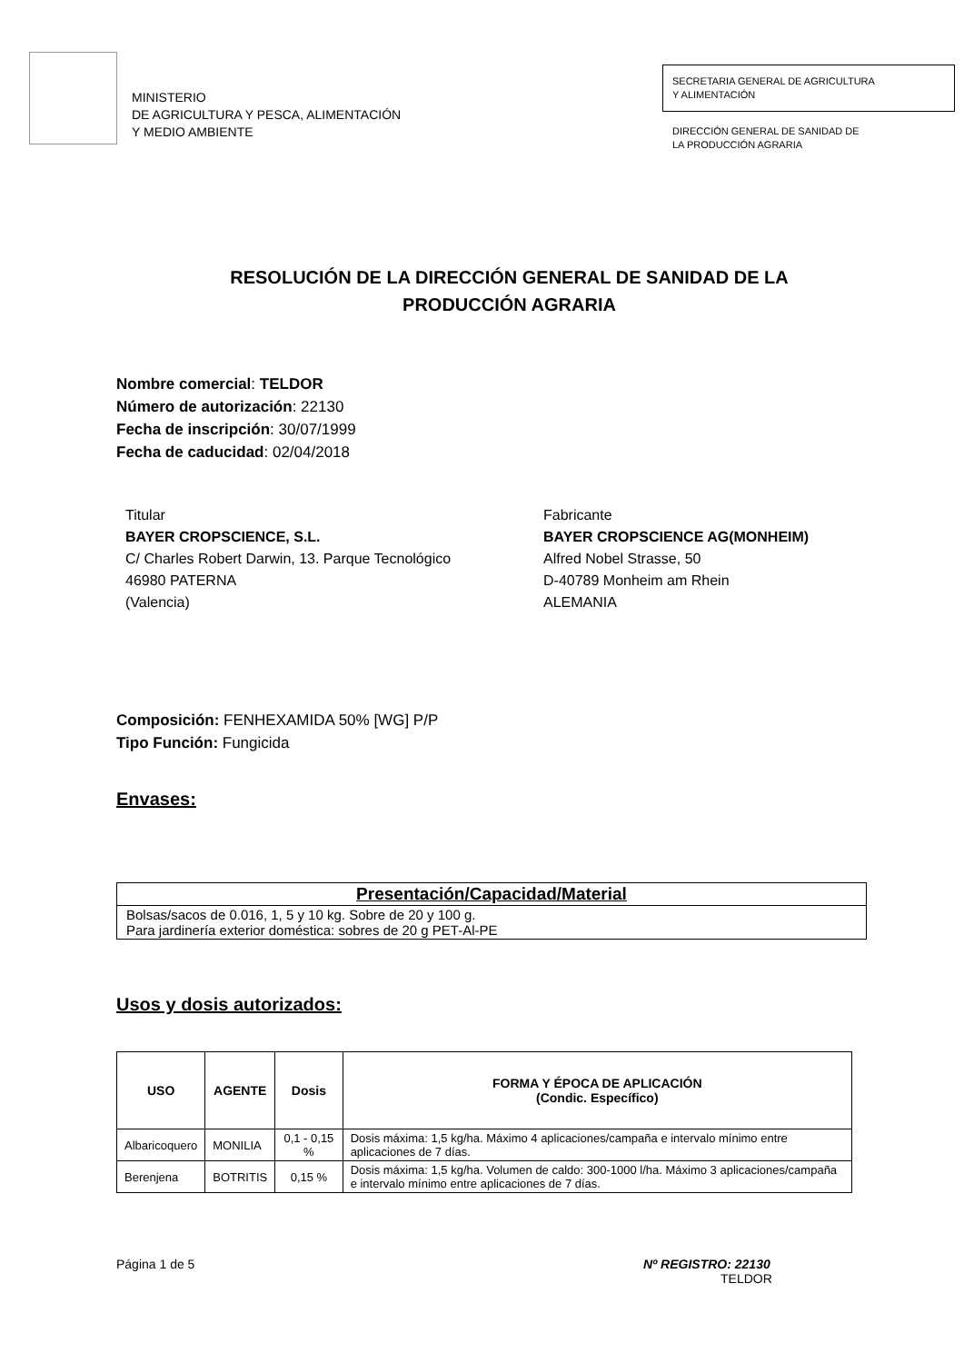MINISTERIO
DE AGRICULTURA Y PESCA, ALIMENTACIÓN
Y MEDIO AMBIENTE
SECRETARIA GENERAL DE AGRICULTURA
Y ALIMENTACIÓN
DIRECCIÓN GENERAL DE SANIDAD DE
LA PRODUCCIÓN AGRARIA
RESOLUCIÓN DE LA DIRECCIÓN GENERAL DE SANIDAD DE LA
PRODUCCIÓN AGRARIA
Nombre comercial: TELDOR
Número de autorización: 22130
Fecha de inscripción: 30/07/1999
Fecha de caducidad: 02/04/2018
Titular
BAYER CROPSCIENCE, S.L.
C/ Charles Robert Darwin, 13. Parque Tecnológico
46980 PATERNA
(Valencia)
Fabricante
BAYER CROPSCIENCE AG(MONHEIM)
Alfred Nobel Strasse, 50
D-40789 Monheim am Rhein
ALEMANIA
Composición: FENHEXAMIDA 50% [WG] P/P
Tipo Función: Fungicida
Envases:
| Presentación/Capacidad/Material |
| --- |
| Bolsas/sacos de 0.016, 1, 5 y 10 kg. Sobre de 20 y 100 g. Para jardinería exterior doméstica: sobres de 20 g PET-Al-PE |
Usos y dosis autorizados:
| USO | AGENTE | Dosis | FORMA Y ÉPOCA DE APLICACIÓN (Condic. Específico) |
| --- | --- | --- | --- |
| Albaricoquero | MONILIA | 0,1 - 0,15 % | Dosis máxima: 1,5 kg/ha. Máximo 4 aplicaciones/campaña e intervalo mínimo entre aplicaciones de 7 días. |
| Berenjena | BOTRITIS | 0,15 % | Dosis máxima: 1,5 kg/ha. Volumen de caldo: 300-1000 l/ha. Máximo 3 aplicaciones/campaña e intervalo mínimo entre aplicaciones de 7 días. |
Página 1 de 5 Nº REGISTRO: 22130
TELDOR